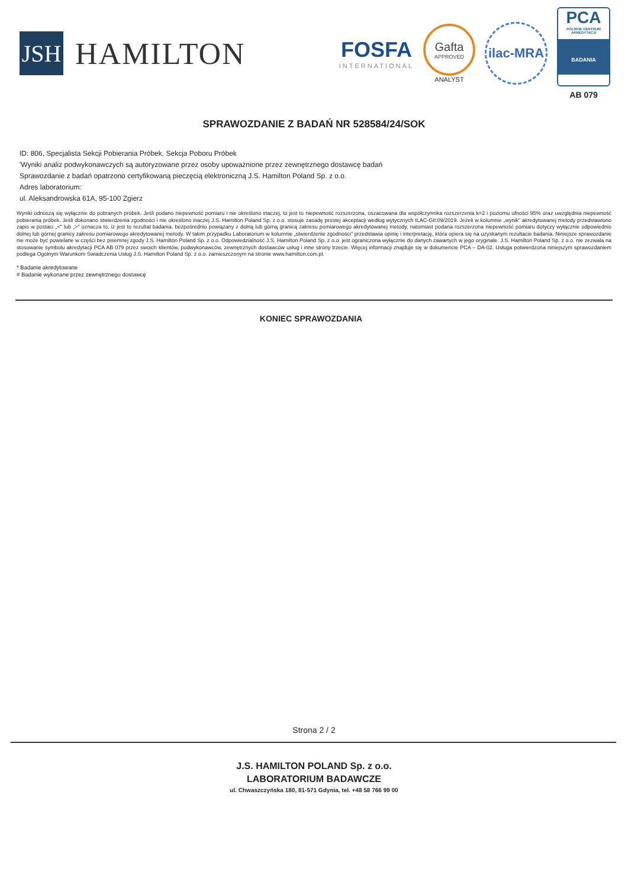JSH
HAMILTON
FOSFA
INTERNATIONAL
Gafta
APPROVED
ANALYST
ilac-MRA
PCA
POLSKIE CENTRUM AKREDYTACJI
BADANIA
AB 079
SPRAWOZDANIE Z BADAŃ NR 528584/24/SOK
ID: 806, Specjalista Sekcji Pobierania Próbek, Sekcja Poboru Próbek
'Wyniki analiz podwykonawczych są autoryzowane przez osoby upoważnione przez zewnętrznego dostawcę badań
Sprawozdanie z badań opatrzono certyfikowaną pieczęcią elektroniczną J.S. Hamilton Poland Sp. z o.o.
Adres laboratorium:
ul. Aleksandrowska 61A, 95-100 Zgierz
Wyniki odnoszą się wyłącznie do pobranych próbek. Jeśli podano niepewność pomiaru i nie określono inaczej, to jest to niepewność rozszerzona, oszacowana dla współczynnika rozszerzenia k=2 i poziomu ufności 95% oraz uwzględnia niepewność pobierania próbek. Jeśli dokonano stwierdzenia zgodności i nie określono inaczej J.S. Hamilton Poland Sp. z o.o. stosuje zasadę prostej akceptacji według wytycznych ILAC-G8:09/2019. Jeżeli w kolumnie „wynik" akredytowanej metody przedstawiono zapis w postaci „<" lub „>" oznacza to, iż jest to rezultat badania, bezpośrednio powiązany z dolną lub górną granicą zakresu pomiarowego akredytowanej metody, natomiast podana rozszerzona niepewność pomiaru dotyczy wyłącznie odpowiednio dolnej lub górnej granicy zakresu pomiarowego akredytowanej metody. W takim przypadku Laboratorium w kolumnie „stwierdzenie zgodności" przedstawia opinię i interpretację, która opiera się na uzyskanym rezultacie badania. Niniejsze sprawozdanie nie może być powielane w części bez pisemnej zgody J.S. Hamilton Poland Sp. z o.o. Odpowiedzialność J.S. Hamilton Poland Sp. z o.o. jest ograniczona wyłącznie do danych zawartych w jego oryginale. J.S. Hamilton Poland Sp. z o.o. nie zezwala na stosowanie symbolu akredytacji PCA AB 079 przez swoich klientów, podwykonawców, zewnętrznych dostawców usług i inne strony trzecie. Więcej informacji znajduje się w dokumencie PCA – DA-02. Usługa potwierdzona niniejszym sprawozdaniem podlega Ogólnym Warunkom Świadczenia Usług J.S. Hamilton Poland Sp. z o.o. zamieszczonym na stronie www.hamilton.com.pl.
* Badanie akredytowane
# Badanie wykonane przez zewnętrznego dostawcę
KONIEC SPRAWOZDANIA
Strona 2 / 2
J.S. HAMILTON POLAND Sp. z o.o.
LABORATORIUM BADAWCZE
ul. Chwaszczyńska 180, 81-571 Gdynia, tel. +48 58 766 99 00